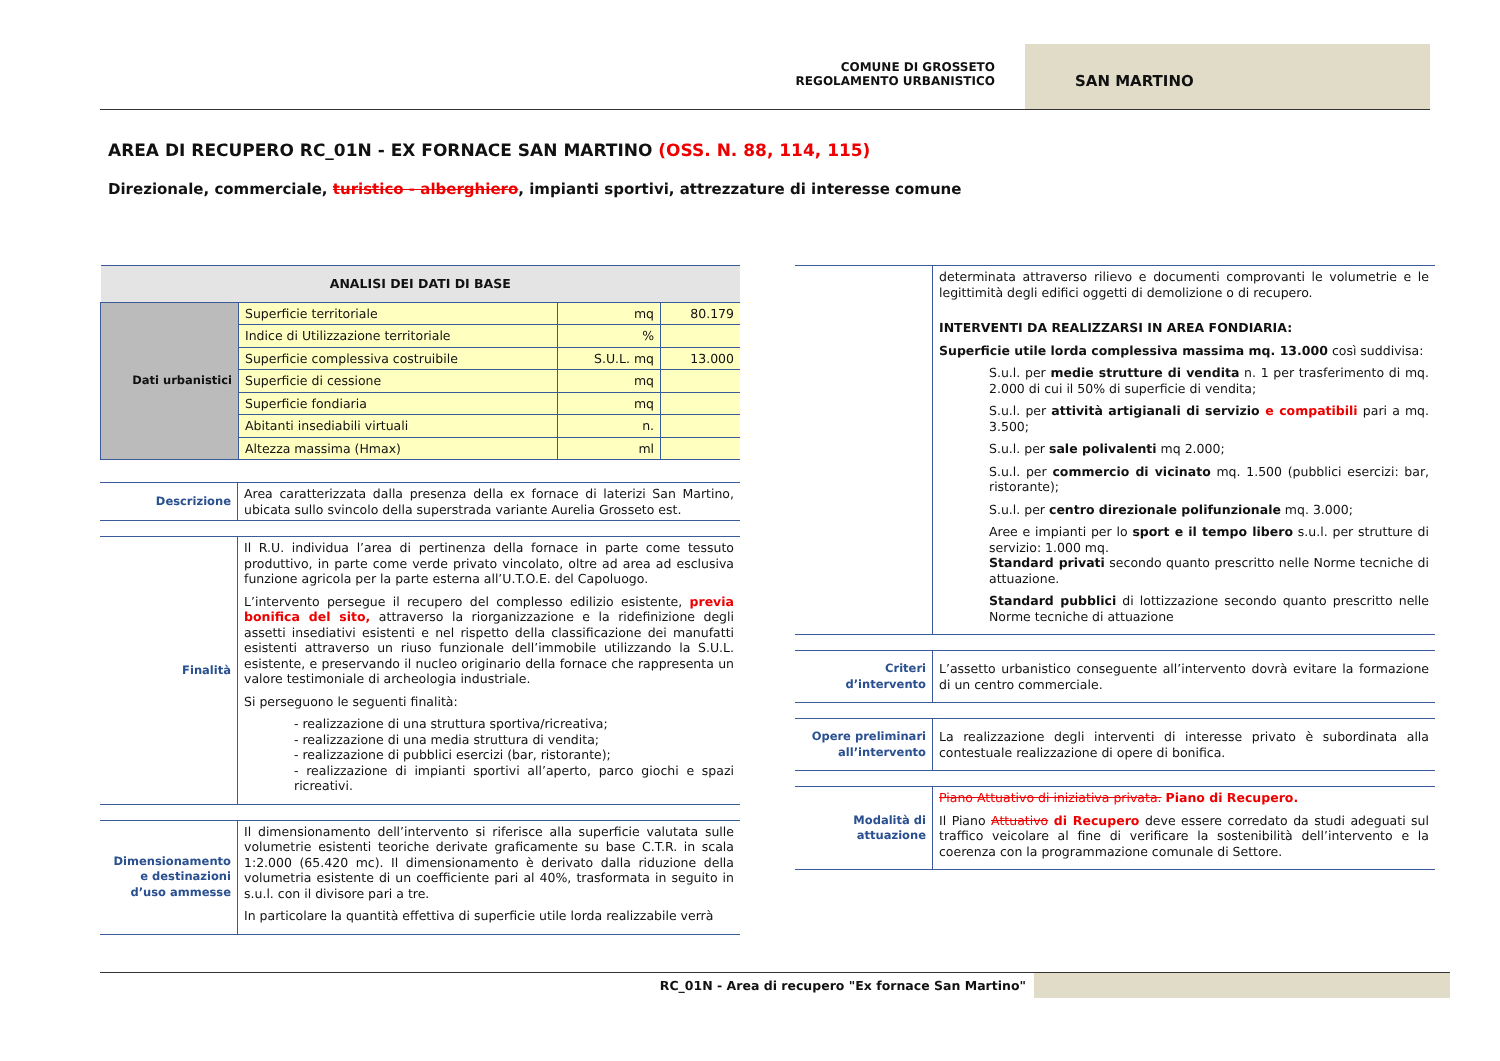COMUNE DI GROSSETO
REGOLAMENTO URBANISTICO
SAN MARTINO
AREA DI RECUPERO RC_01N - EX FORNACE SAN MARTINO (OSS. N. 88, 114, 115)
Direzionale, commerciale, turistico - alberghiero, impianti sportivi, attrezzature di interesse comune
| ANALISI DEI DATI DI BASE | | | |
| --- | --- | --- | --- |
| Dati urbanistici | Superficie territoriale | mq | 80.179 |
| | Indice di Utilizzazione territoriale | % | |
| | Superficie complessiva costruibile | S.U.L. mq | 13.000 |
| | Superficie di cessione | mq | |
| | Superficie fondiaria | mq | |
| | Abitanti insediabili virtuali | n. | |
| | Altezza massima (Hmax) | ml | |
| Descrizione | Area caratterizzata dalla presenza della ex fornace di laterizi San Martino, ubicata sullo svincolo della superstrada variante Aurelia Grosseto est. |
| Finalità | Il R.U. individua l’area di pertinenza della fornace in parte come tessuto produttivo, in parte come verde privato vincolato, oltre ad area ad esclusiva funzione agricola per la parte esterna all’U.T.O.E. del Capoluogo. L’intervento persegue il recupero del complesso edilizio esistente, previa bonifica del sito, attraverso la riorganizzazione e la ridefinizione degli assetti insediativi esistenti e nel rispetto della classificazione dei manufatti esistenti attraverso un riuso funzionale dell’immobile utilizzando la S.U.L. esistente, e preservando il nucleo originario della fornace che rappresenta un valore testimoniale di archeologia industriale. Si perseguono le seguenti finalità: - realizzazione di una struttura sportiva/ricreativa; - realizzazione di una media struttura di vendita; - realizzazione di pubblici esercizi (bar, ristorante); - realizzazione di impianti sportivi all’aperto, parco giochi e spazi ricreativi. |
| Dimensionamento e destinazioni d’uso ammesse | Il dimensionamento dell’intervento si riferisce alla superficie valutata sulle volumetrie esistenti teoriche derivate graficamente su base C.T.R. in scala 1:2.000 (65.420 mc). Il dimensionamento è derivato dalla riduzione della volumetria esistente di un coefficiente pari al 40%, trasformata in seguito in s.u.l. con il divisore pari a tre. In particolare la quantità effettiva di superficie utile lorda realizzabile verrà |
| | determinata attraverso rilievo e documenti comprovanti le volumetrie e le legittimità degli edifici oggetti di demolizione o di recupero. INTERVENTI DA REALIZZARSI IN AREA FONDIARIA: Superficie utile lorda complessiva massima mq. 13.000 così suddivisa: S.u.l. per medie strutture di vendita n. 1 per trasferimento di mq. 2.000 di cui il 50% di superficie di vendita; S.u.l. per attività artigianali di servizio e compatibili pari a mq. 3.500; S.u.l. per sale polivalenti mq 2.000; S.u.l. per commercio di vicinato mq. 1.500 (pubblici esercizi: bar, ristorante); S.u.l. per centro direzionale polifunzionale mq. 3.000; Aree e impianti per lo sport e il tempo libero s.u.l. per strutture di servizio: 1.000 mq. Standard privati secondo quanto prescritto nelle Norme tecniche di attuazione. Standard pubblici di lottizzazione secondo quanto prescritto nelle Norme tecniche di attuazione |
| Criteri d’intervento | L’assetto urbanistico conseguente all’intervento dovrà evitare la formazione di un centro commerciale. |
| Opere preliminari all’intervento | La realizzazione degli interventi di interesse privato è subordinata alla contestuale realizzazione di opere di bonifica. |
| Modalità di attuazione | Piano Attuativo di iniziativa privata. Piano di Recupero. Il Piano Attuativo di Recupero deve essere corredato da studi adeguati sul traffico veicolare al fine di verificare la sostenibilità dell’intervento e la coerenza con la programmazione comunale di Settore. |
RC_01N - Area di recupero "Ex fornace San Martino"